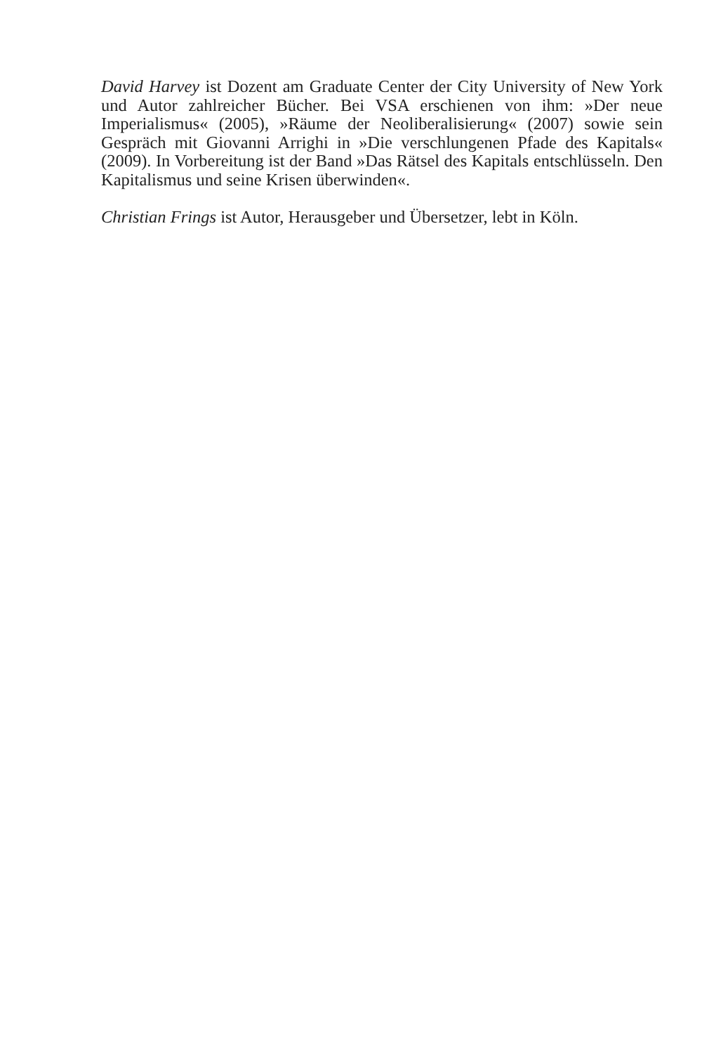David Harvey ist Dozent am Graduate Center der City University of New York und Autor zahlreicher Bücher. Bei VSA erschienen von ihm: »Der neue Imperialismus« (2005), »Räume der Neoliberalisierung« (2007) sowie sein Gespräch mit Giovanni Arrighi in »Die verschlungenen Pfade des Kapitals« (2009). In Vorbereitung ist der Band »Das Rätsel des Kapitals entschlüsseln. Den Kapitalismus und seine Krisen überwinden«.
Christian Frings ist Autor, Herausgeber und Übersetzer, lebt in Köln.